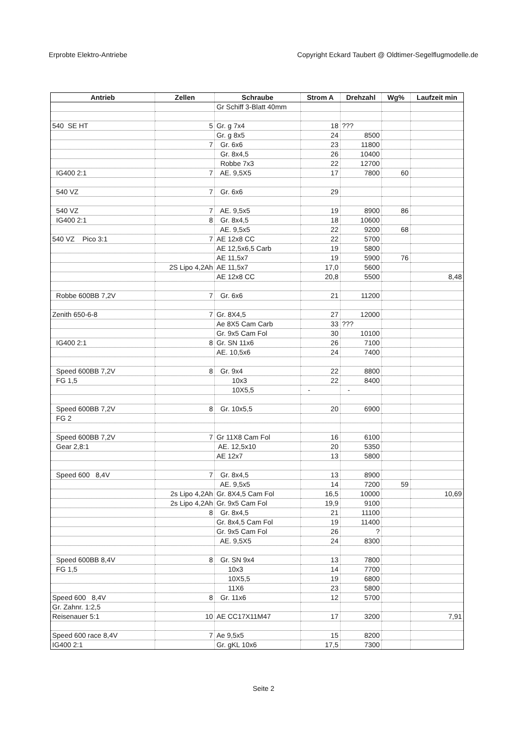Erprobte Elektro-Antriebe Copyright Eckard Taubert @ Oldtimer-Segelflugmodelle.de
| Antrieb | Zellen | Schraube | Strom A | Drehzahl | Wg% | Laufzeit min |
| --- | --- | --- | --- | --- | --- | --- |
| | | Gr Schiff 3-Blatt 40mm | | | | |
| 540 SE HT | 5 | Gr. g 7x4 | 18 | ??? | | |
| | | Gr. g 8x5 | 24 | 8500 | | |
| | 7 | Gr. 6x6 | 23 | 11800 | | |
| | | Gr. 8x4,5 | 26 | 10400 | | |
| | | Robbe 7x3 | 22 | 12700 | | |
| IG400 2:1 | 7 | AE. 9,5X5 | 17 | 7800 | 60 | |
| 540 VZ | 7 | Gr. 6x6 | 29 | | | |
| 540 VZ | 7 | AE. 9,5x5 | 19 | 8900 | 86 | |
| IG400 2:1 | 8 | Gr. 8x4,5 | 18 | 10600 | | |
| | | AE. 9,5x5 | 22 | 9200 | 68 | |
| 540 VZ Pico 3:1 | 7 | AE 12x8 CC | 22 | 5700 | | |
| | | AE 12,5x6,5 Carb | 19 | 5800 | | |
| | | AE 11,5x7 | 19 | 5900 | 76 | |
| | 2S Lipo 4,2Ah | AE 11,5x7 | 17,0 | 5600 | | |
| | | AE 12x8 CC | 20,8 | 5500 | | 8,48 |
| Robbe 600BB 7,2V | 7 | Gr. 6x6 | 21 | 11200 | | |
| Zenith 650-6-8 | 7 | Gr. 8X4,5 | 27 | 12000 | | |
| | | Ae 8X5 Cam Carb | 33 | ??? | | |
| | | Gr. 9x5 Cam Fol | 30 | 10100 | | |
| IG400 2:1 | 8 | Gr. SN 11x6 | 26 | 7100 | | |
| | | AE. 10,5x6 | 24 | 7400 | | |
| Speed 600BB 7,2V | 8 | Gr. 9x4 | 22 | 8800 | | |
| FG 1,5 | | 10x3 | 22 | 8400 | | |
| | | 10X5,5 | - | - | | |
| Speed 600BB 7,2V | 8 | Gr. 10x5,5 | 20 | 6900 | | |
| FG 2 | | | | | | |
| Speed 600BB 7,2V | 7 | Gr 11X8 Cam Fol | 16 | 6100 | | |
| Gear 2,8:1 | | AE. 12,5x10 | 20 | 5350 | | |
| | | AE 12x7 | 13 | 5800 | | |
| Speed 600 8,4V | 7 | Gr. 8x4,5 | 13 | 8900 | | |
| | | AE. 9,5x5 | 14 | 7200 | 59 | |
| | 2s Lipo 4,2Ah | Gr. 8X4,5 Cam Fol | 16,5 | 10000 | | 10,69 |
| | 2s Lipo 4,2Ah | Gr. 9x5 Cam Fol | 19,9 | 9100 | | |
| | 8 | Gr. 8x4,5 | 21 | 11100 | | |
| | | Gr. 8x4,5 Cam Fol | 19 | 11400 | | |
| | | Gr. 9x5 Cam Fol | 26 | ? | | |
| | | AE. 9,5X5 | 24 | 8300 | | |
| Speed 600BB 8,4V | 8 | Gr. SN 9x4 | 13 | 7800 | | |
| FG 1,5 | | 10x3 | 14 | 7700 | | |
| | | 10X5,5 | 19 | 6800 | | |
| | | 11X6 | 23 | 5800 | | |
| Speed 600 8,4V | 8 | Gr. 11x6 | 12 | 5700 | | |
| Gr. Zahnr. 1:2,5 | | | | | | |
| Reisenauer 5:1 | 10 | AE CC17X11M47 | 17 | 3200 | | 7,91 |
| Speed 600 race 8,4V | 7 | Ae 9,5x5 | 15 | 8200 | | |
| IG400 2:1 | | Gr. gKL 10x6 | 17,5 | 7300 | | |
Seite 2